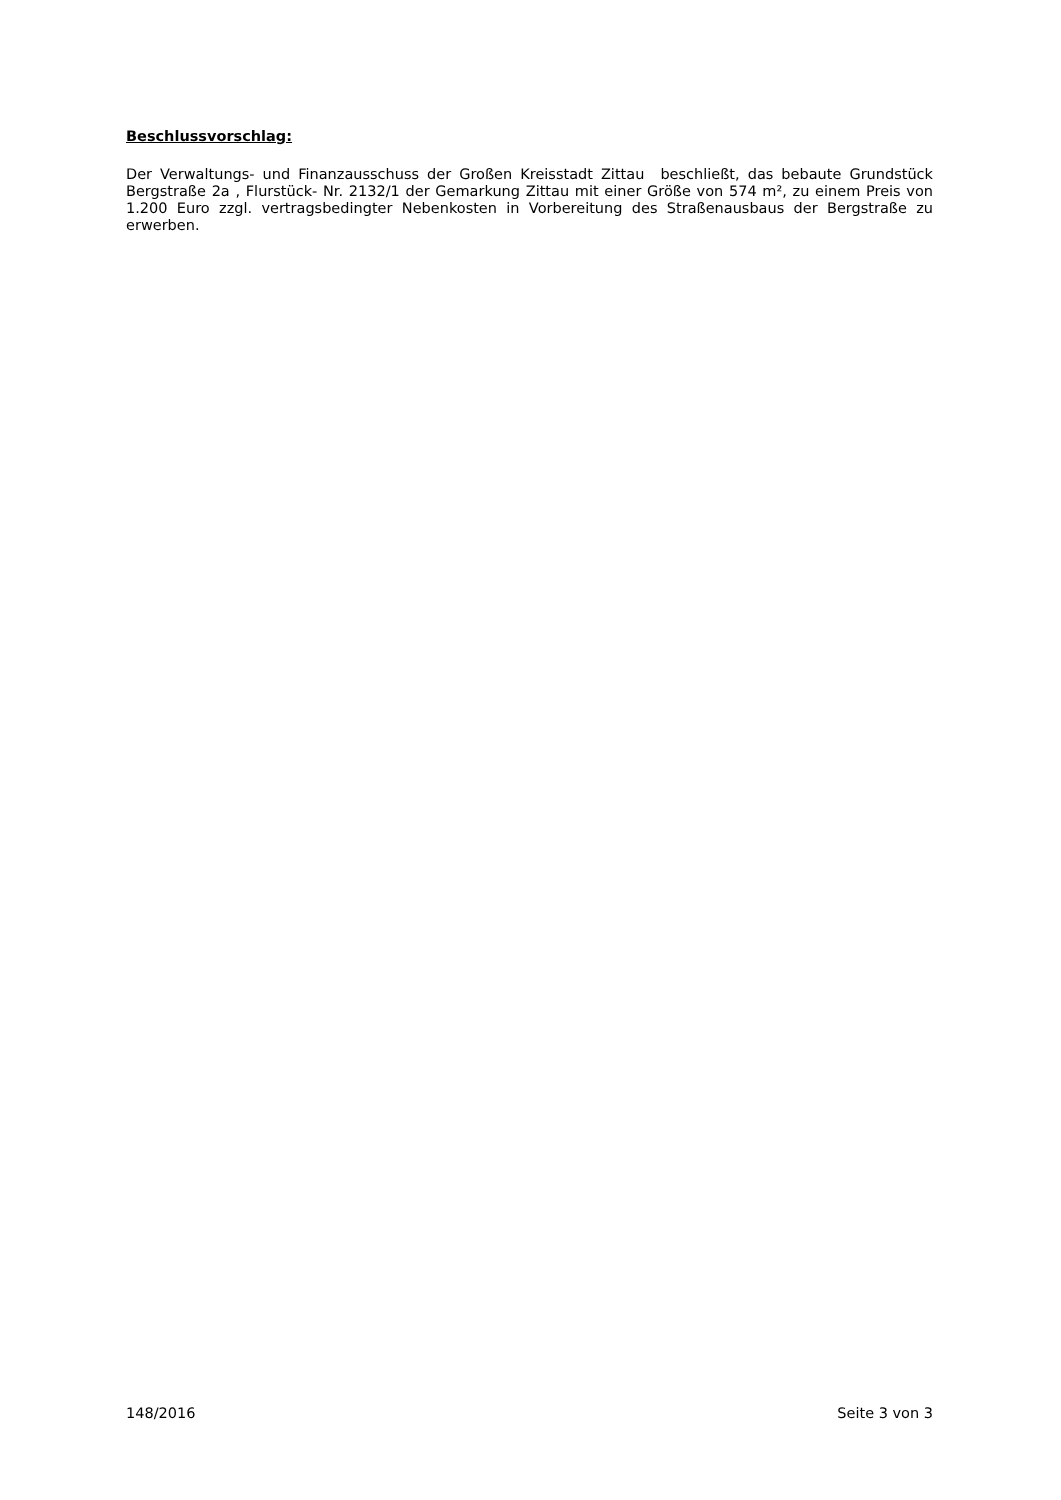Beschlussvorschlag:
Der Verwaltungs- und Finanzausschuss der Großen Kreisstadt Zittau beschließt, das bebaute Grundstück Bergstraße 2a , Flurstück- Nr. 2132/1 der Gemarkung Zittau mit einer Größe von 574 m², zu einem Preis von 1.200 Euro zzgl. vertragsbedingter Nebenkosten in Vorbereitung des Straßenausbaus der Bergstraße zu erwerben.
148/2016 Seite 3 von 3